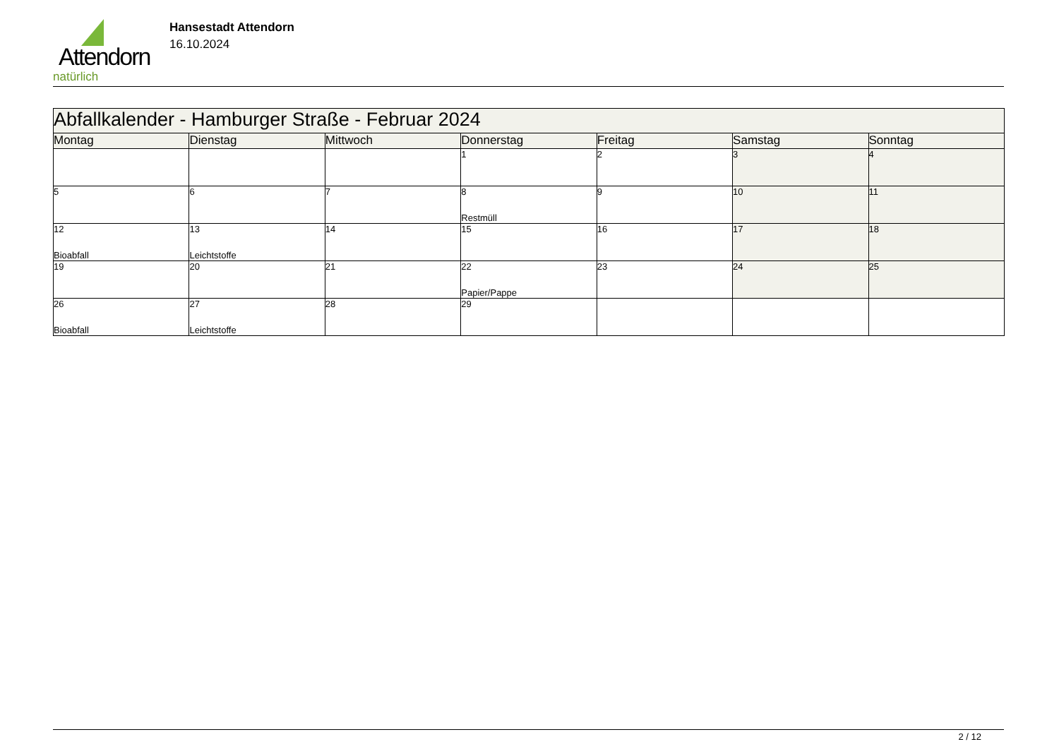Attendorn
natürlich
Hansestadt Attendorn
16.10.2024
| Abfallkalender - Hamburger Straße - Februar 2024 | | | | | | |
| Montag | Dienstag | Mittwoch | Donnerstag | Freitag | Samstag | Sonntag |
| | | | 1 | 2 | 3 | 4 |
| 5 | 6 | 7 | 8 Restmüll | 9 | 10 | 11 |
| 12 Bioabfall | 13 Leichtstoffe | 14 | 15 | 16 | 17 | 18 |
| 19 | 20 | 21 | 22 Papier/Pappe | 23 | 24 | 25 |
| 26 Bioabfall | 27 Leichtstoffe | 28 | 29 | | | |
2 / 12